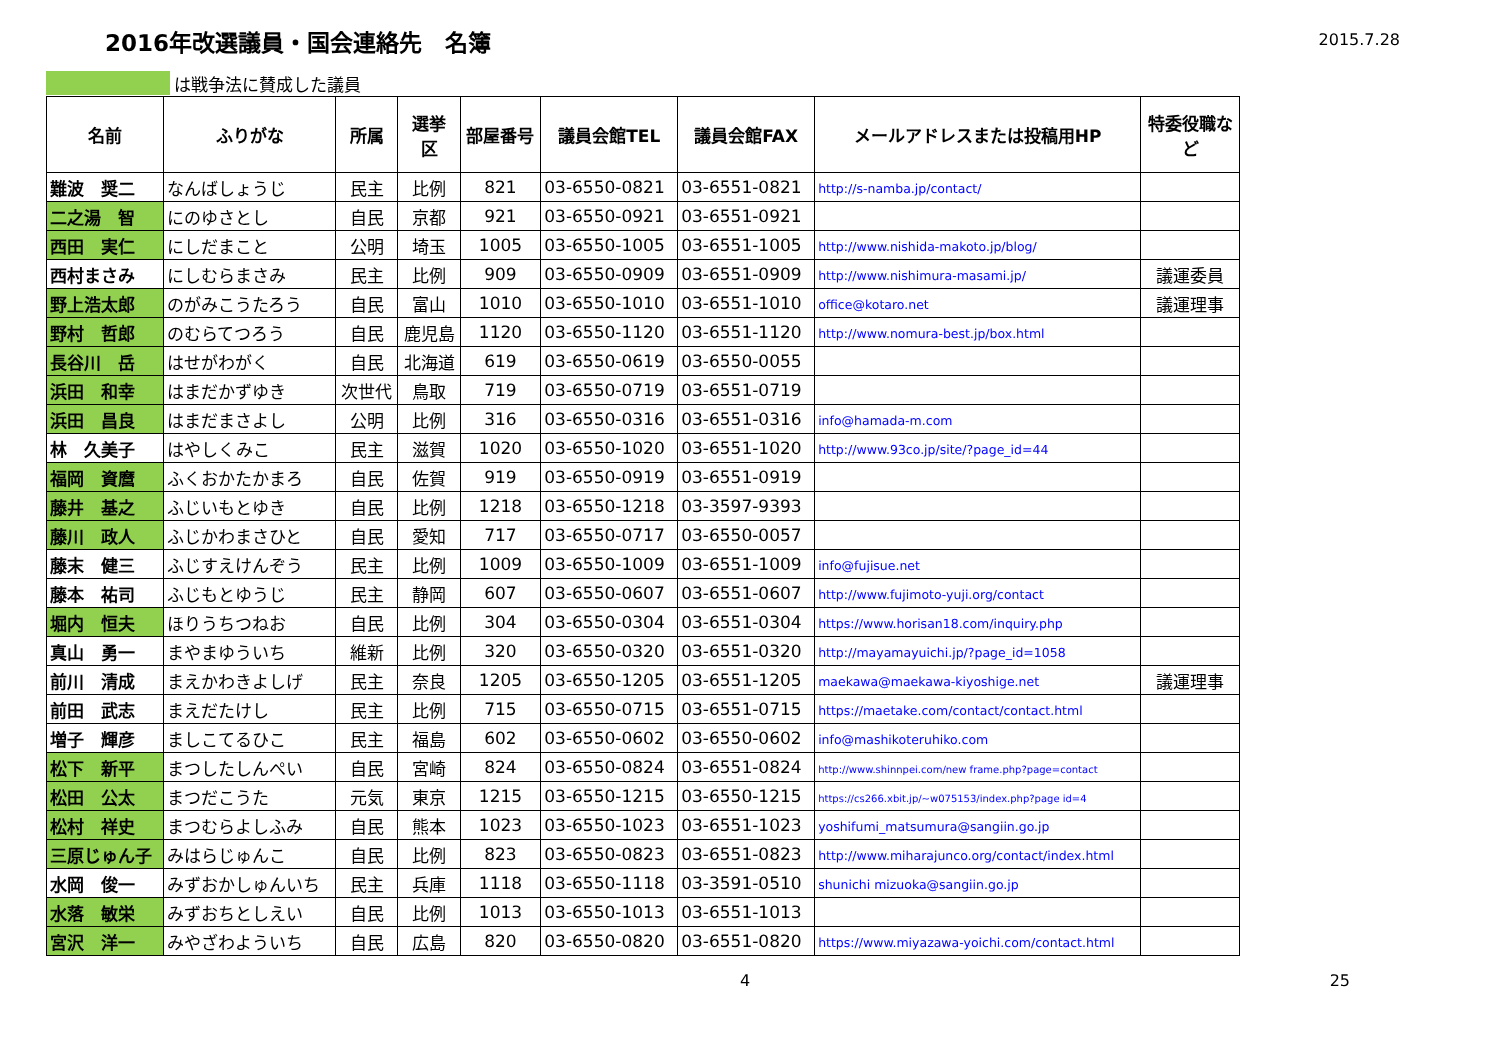2016年改選議員・国会連絡先　名簿
2015.7.28
は戦争法に賛成した議員
| 名前 | ふりがな | 所属 | 選挙 区 | 部屋番号 | 議員会館TEL | 議員会館FAX | メールアドレスまたは投稿用HP | 特委役職な ど |
| --- | --- | --- | --- | --- | --- | --- | --- | --- |
| 難波 奨二 | なんばしょうじ | 民主 | 比例 | 821 | 03-6550-0821 | 03-6551-0821 | http://s-namba.jp/contact/ | |
| 二之湯 智 | にのゆさとし | 自民 | 京都 | 921 | 03-6550-0921 | 03-6551-0921 | | |
| 西田 実仁 | にしだまこと | 公明 | 埼玉 | 1005 | 03-6550-1005 | 03-6551-1005 | http://www.nishida-makoto.jp/blog/ | |
| 西村まさみ | にしむらまさみ | 民主 | 比例 | 909 | 03-6550-0909 | 03-6551-0909 | http://www.nishimura-masami.jp/ | 議運委員 |
| 野上浩太郎 | のがみこうたろう | 自民 | 富山 | 1010 | 03-6550-1010 | 03-6551-1010 | office@kotaro.net | 議運理事 |
| 野村 哲郎 | のむらてつろう | 自民 | 鹿児島 | 1120 | 03-6550-1120 | 03-6551-1120 | http://www.nomura-best.jp/box.html | |
| 長谷川 岳 | はせがわがく | 自民 | 北海道 | 619 | 03-6550-0619 | 03-6550-0055 | | |
| 浜田 和幸 | はまだかずゆき | 次世代 | 鳥取 | 719 | 03-6550-0719 | 03-6551-0719 | | |
| 浜田 昌良 | はまだまさよし | 公明 | 比例 | 316 | 03-6550-0316 | 03-6551-0316 | info@hamada-m.com | |
| 林 久美子 | はやしくみこ | 民主 | 滋賀 | 1020 | 03-6550-1020 | 03-6551-1020 | http://www.93co.jp/site/?page_id=44 | |
| 福岡 資麿 | ふくおかたかまろ | 自民 | 佐賀 | 919 | 03-6550-0919 | 03-6551-0919 | | |
| 藤井 基之 | ふじいもとゆき | 自民 | 比例 | 1218 | 03-6550-1218 | 03-3597-9393 | | |
| 藤川 政人 | ふじかわまさひと | 自民 | 愛知 | 717 | 03-6550-0717 | 03-6550-0057 | | |
| 藤末 健三 | ふじすえけんぞう | 民主 | 比例 | 1009 | 03-6550-1009 | 03-6551-1009 | info@fujisue.net | |
| 藤本 祐司 | ふじもとゆうじ | 民主 | 静岡 | 607 | 03-6550-0607 | 03-6551-0607 | http://www.fujimoto-yuji.org/contact | |
| 堀内 恒夫 | ほりうちつねお | 自民 | 比例 | 304 | 03-6550-0304 | 03-6551-0304 | https://www.horisan18.com/inquiry.php | |
| 真山 勇一 | まやまゆういち | 維新 | 比例 | 320 | 03-6550-0320 | 03-6551-0320 | http://mayamayuichi.jp/?page_id=1058 | |
| 前川 清成 | まえかわきよしげ | 民主 | 奈良 | 1205 | 03-6550-1205 | 03-6551-1205 | maekawa@maekawa-kiyoshige.net | 議運理事 |
| 前田 武志 | まえだたけし | 民主 | 比例 | 715 | 03-6550-0715 | 03-6551-0715 | https://maetake.com/contact/contact.html | |
| 増子 輝彦 | ましこてるひこ | 民主 | 福島 | 602 | 03-6550-0602 | 03-6550-0602 | info@mashikoteruhiko.com | |
| 松下 新平 | まつしたしんぺい | 自民 | 宮崎 | 824 | 03-6550-0824 | 03-6551-0824 | http://www.shinnpei.com/new frame.php?page=contact | |
| 松田 公太 | まつだこうた | 元気 | 東京 | 1215 | 03-6550-1215 | 03-6550-1215 | https://cs266.xbit.jp/~w075153/index.php?page id=4 | |
| 松村 祥史 | まつむらよしふみ | 自民 | 熊本 | 1023 | 03-6550-1023 | 03-6551-1023 | yoshifumi_matsumura@sangiin.go.jp | |
| 三原じゅん子 | みはらじゅんこ | 自民 | 比例 | 823 | 03-6550-0823 | 03-6551-0823 | http://www.miharajunco.org/contact/index.html | |
| 水岡 俊一 | みずおかしゅんいち | 民主 | 兵庫 | 1118 | 03-6550-1118 | 03-3591-0510 | shunichi mizuoka@sangiin.go.jp | |
| 水落 敏栄 | みずおちとしえい | 自民 | 比例 | 1013 | 03-6550-1013 | 03-6551-1013 | | |
| 宮沢 洋一 | みやざわよういち | 自民 | 広島 | 820 | 03-6550-0820 | 03-6551-0820 | https://www.miyazawa-yoichi.com/contact.html | |
4 25